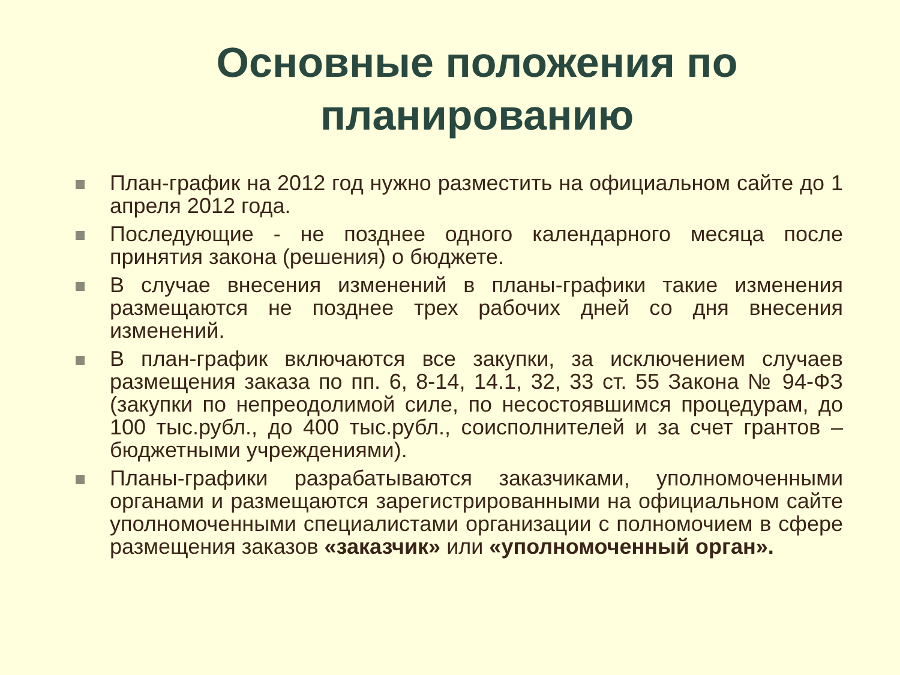Основные положения по
планированию
План-график на 2012 год нужно разместить на официальном сайте до 1 апреля 2012 года.
Последующие - не позднее одного календарного месяца после принятия закона (решения) о бюджете.
В случае внесения изменений в планы-графики такие изменения размещаются не позднее трех рабочих дней со дня внесения изменений.
В план-график включаются все закупки, за исключением случаев размещения заказа по пп. 6, 8-14, 14.1, 32, 33 ст. 55 Закона № 94-ФЗ (закупки по непреодолимой силе, по несостоявшимся процедурам, до 100 тыс.рубл., до 400 тыс.рубл., соисполнителей и за счет грантов – бюджетными учреждениями).
Планы-графики разрабатываются заказчиками, уполномоченными органами и размещаются зарегистрированными на официальном сайте уполномоченными специалистами организации с полномочием в сфере размещения заказов «заказчик» или «уполномоченный орган».